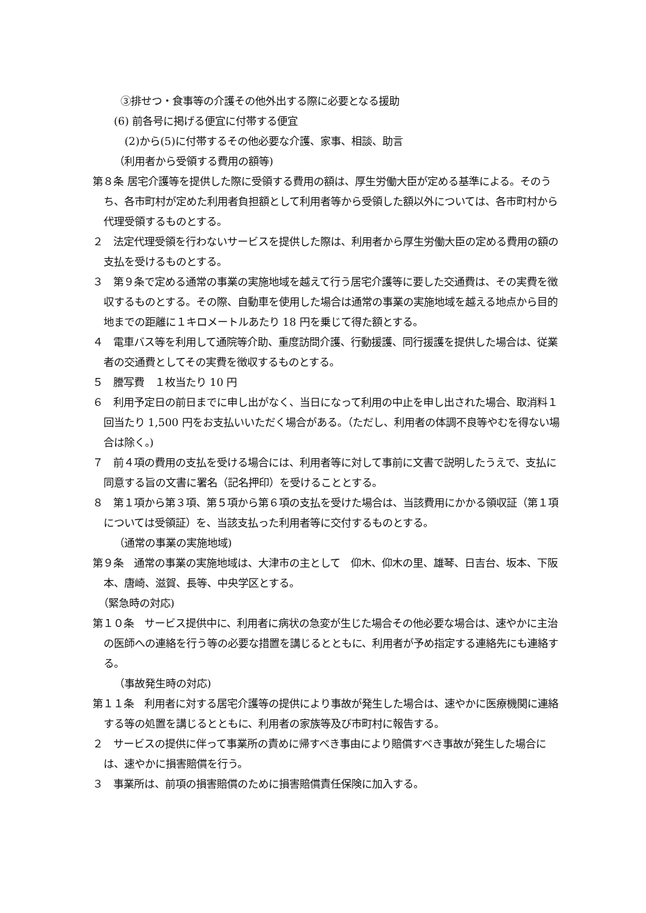③排せつ・食事等の介護その他外出する際に必要となる援助
(6) 前各号に掲げる便宜に付帯する便宜
(2)から(5)に付帯するその他必要な介護、家事、相談、助言
（利用者から受領する費用の額等)
第８条 居宅介護等を提供した際に受領する費用の額は、厚生労働大臣が定める基準による。そのうち、各市町村が定めた利用者負担額として利用者等から受領した額以外については、各市町村から代理受領するものとする。
２　法定代理受領を行わないサービスを提供した際は、利用者から厚生労働大臣の定める費用の額の支払を受けるものとする。
３　第９条で定める通常の事業の実施地域を越えて行う居宅介護等に要した交通費は、その実費を徴収するものとする。その際、自動車を使用した場合は通常の事業の実施地域を越える地点から目的地までの距離に１キロメートルあたり 18 円を乗じて得た額とする。
４　電車バス等を利用して通院等介助、重度訪問介護、行動援護、同行援護を提供した場合は、従業者の交通費としてその実費を徴収するものとする。
５　謄写費　１枚当たり 10 円
６　利用予定日の前日までに申し出がなく、当日になって利用の中止を申し出された場合、取消料１回当たり 1,500 円をお支払いいただく場合がある。（ただし、利用者の体調不良等やむを得ない場合は除く。)
７　前４項の費用の支払を受ける場合には、利用者等に対して事前に文書で説明したうえで、支払に同意する旨の文書に署名（記名押印）を受けることとする。
８　第１項から第３項、第５項から第６項の支払を受けた場合は、当該費用にかかる領収証（第１項については受領証）を、当該支払った利用者等に交付するものとする。
（通常の事業の実施地域)
第９条　通常の事業の実施地域は、大津市の主として　仰木、仰木の里、雄琴、日吉台、坂本、下阪本、唐崎、滋賀、長等、中央学区とする。
（緊急時の対応)
第１０条　サービス提供中に、利用者に病状の急変が生じた場合その他必要な場合は、速やかに主治の医師への連絡を行う等の必要な措置を講じるとともに、利用者が予め指定する連絡先にも連絡する。
（事故発生時の対応)
第１１条　利用者に対する居宅介護等の提供により事故が発生した場合は、速やかに医療機関に連絡する等の処置を講じるとともに、利用者の家族等及び市町村に報告する。
２　サービスの提供に伴って事業所の責めに帰すべき事由により賠償すべき事故が発生した場合には、速やかに損害賠償を行う。
３　事業所は、前項の損害賠償のために損害賠償責任保険に加入する。